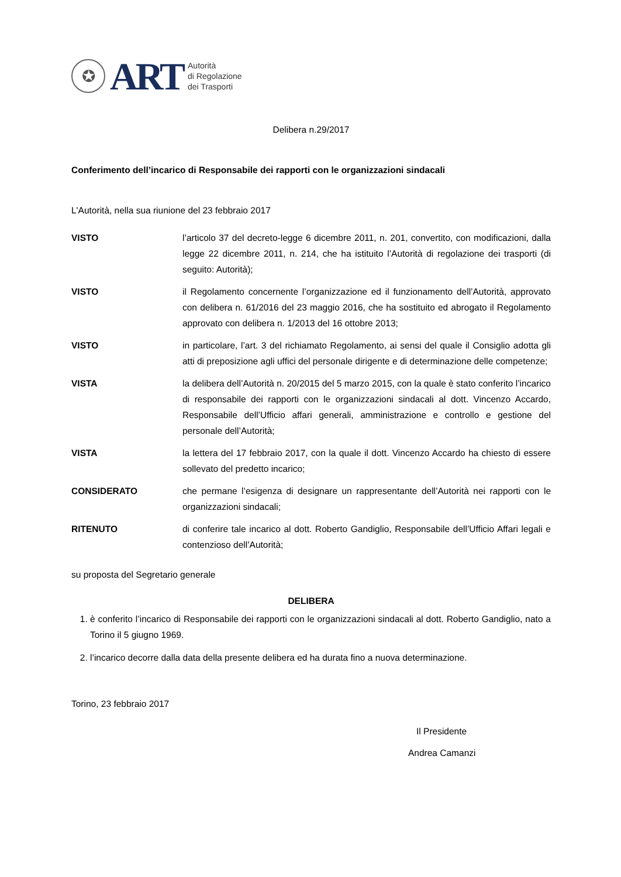✪
ART
Autorità
di Regolazione
dei Trasporti
Delibera n.29/2017
Conferimento dell’incarico di Responsabile dei rapporti con le organizzazioni sindacali
L'Autorità, nella sua riunione del 23 febbraio 2017
VISTO l’articolo 37 del decreto-legge 6 dicembre 2011, n. 201, convertito, con modificazioni, dalla legge 22 dicembre 2011, n. 214, che ha istituito l’Autorità di regolazione dei trasporti (di seguito: Autorità);
VISTO il Regolamento concernente l’organizzazione ed il funzionamento dell’Autorità, approvato con delibera n. 61/2016 del 23 maggio 2016, che ha sostituito ed abrogato il Regolamento approvato con delibera n. 1/2013 del 16 ottobre 2013;
VISTO in particolare, l’art. 3 del richiamato Regolamento, ai sensi del quale il Consiglio adotta gli atti di preposizione agli uffici del personale dirigente e di determinazione delle competenze;
VISTA la delibera dell’Autorità n. 20/2015 del 5 marzo 2015, con la quale è stato conferito l’incarico di responsabile dei rapporti con le organizzazioni sindacali al dott. Vincenzo Accardo, Responsabile dell’Ufficio affari generali, amministrazione e controllo e gestione del personale dell’Autorità;
VISTA la lettera del 17 febbraio 2017, con la quale il dott. Vincenzo Accardo ha chiesto di essere sollevato del predetto incarico;
CONSIDERATO che permane l’esigenza di designare un rappresentante dell’Autorità nei rapporti con le organizzazioni sindacali;
RITENUTO di conferire tale incarico al dott. Roberto Gandiglio, Responsabile dell’Ufficio Affari legali e contenzioso dell’Autorità;
su proposta del Segretario generale
DELIBERA
1. è conferito l’incarico di Responsabile dei rapporti con le organizzazioni sindacali al dott. Roberto Gandiglio, nato a Torino il 5 giugno 1969.
2. l’incarico decorre dalla data della presente delibera ed ha durata fino a nuova determinazione.
Torino, 23 febbraio 2017
Il Presidente
Andrea Camanzi